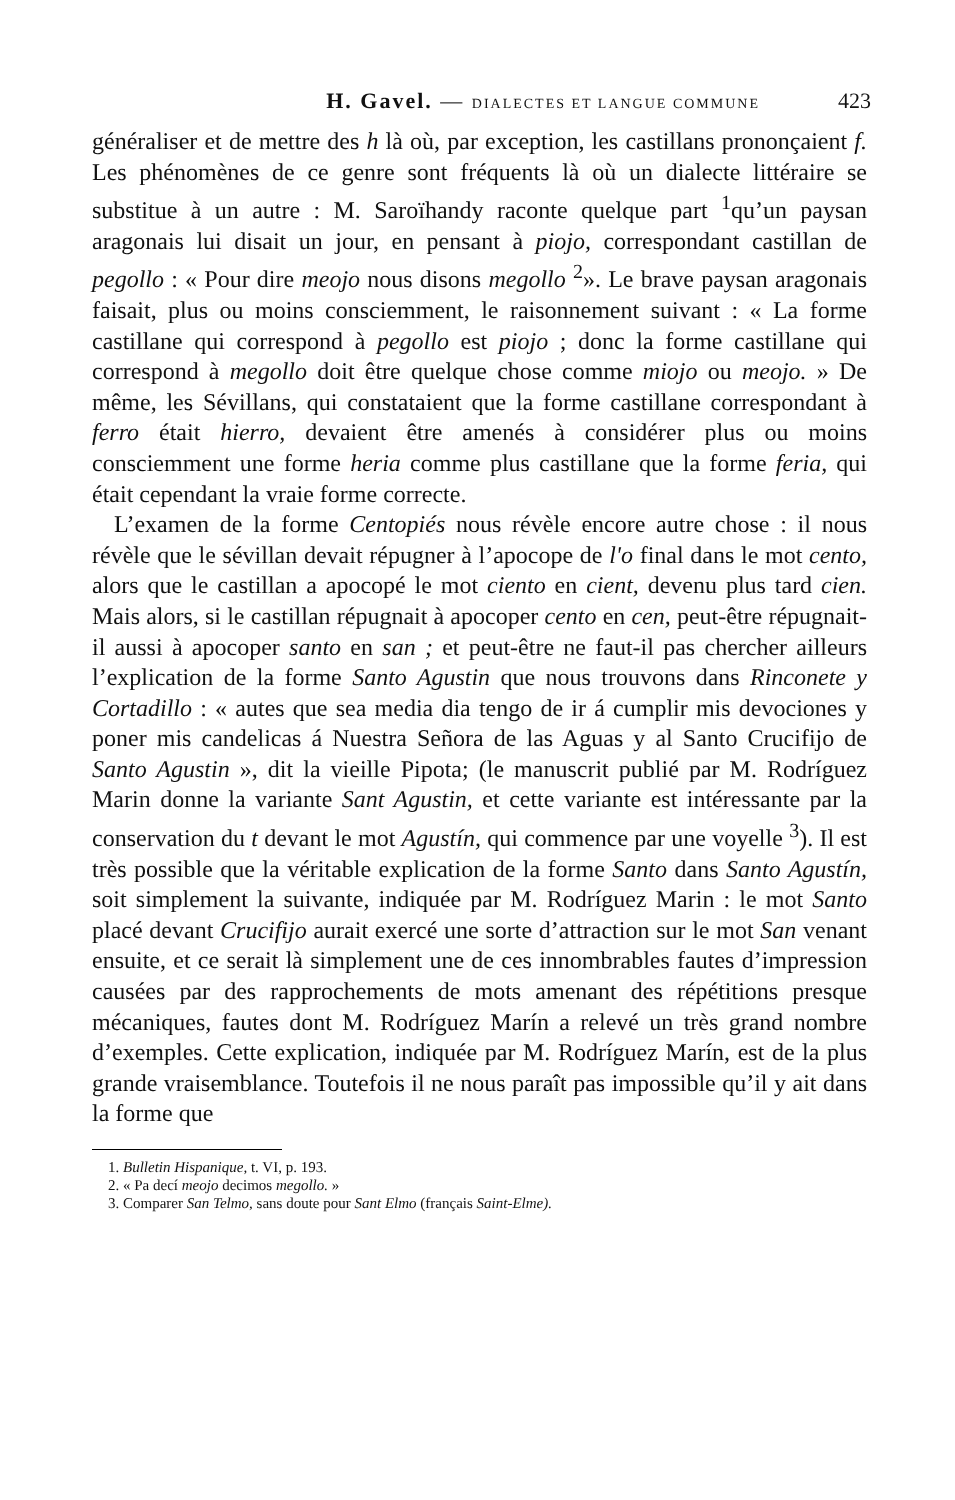H. Gavel. — DIALECTES ET LANGUE COMMUNE 423
généraliser et de mettre des h là où, par exception, les castillans prononçaient f. Les phénomènes de ce genre sont fréquents là où un dialecte littéraire se substitue à un autre : M. Saroïhandy raconte quelque part <sup>1</sup>qu’un paysan aragonais lui disait un jour, en pensant à piojo, correspondant castillan de pegollo : « Pour dire meojo nous disons megollo <sup>2</sup>». Le brave paysan aragonais faisait, plus ou moins consciemment, le raisonnement suivant : « La forme castillane qui correspond à pegollo est piojo ; donc la forme castillane qui correspond à megollo doit être quelque chose comme miojo ou meojo. » De même, les Sévillans, qui constataient que la forme castillane correspondant à ferro était hierro, devaient être amenés à considérer plus ou moins consciemment une forme heria comme plus castillane que la forme feria, qui était cependant la vraie forme correcte.
L’examen de la forme Centopiés nous révèle encore autre chose : il nous révèle que le sévillan devait répugner à l’apocope de l'o final dans le mot cento, alors que le castillan a apocopé le mot ciento en cient, devenu plus tard cien. Mais alors, si le castillan répugnait à apocoper cento en cen, peut-être répugnait-il aussi à apocoper santo en san ; et peut-être ne faut-il pas chercher ailleurs l’explication de la forme Santo Agustin que nous trouvons dans Rinconete y Cortadillo : « autes que sea media dia tengo de ir á cumplir mis devociones y poner mis candelicas á Nuestra Señora de las Aguas y al Santo Crucifijo de Santo Agustin », dit la vieille Pipota; (le manuscrit publié par M. Rodríguez Marin donne la variante Sant Agustin, et cette variante est intéressante par la conservation du t devant le mot Agustín, qui commence par une voyelle <sup>3</sup>). Il est très possible que la véritable explication de la forme Santo dans Santo Agustín, soit simplement la suivante, indiquée par M. Rodríguez Marin : le mot Santo placé devant Crucifijo aurait exercé une sorte d’attraction sur le mot San venant ensuite, et ce serait là simplement une de ces innombrables fautes d’impression causées par des rapprochements de mots amenant des répétitions presque mécaniques, fautes dont M. Rodríguez Marín a relevé un très grand nombre d’exemples. Cette explication, indiquée par M. Rodríguez Marín, est de la plus grande vraisemblance. Toutefois il ne nous paraît pas impossible qu’il y ait dans la forme que
1. Bulletin Hispanique, t. VI, p. 193.
2. « Pa decí meojo decimos megollo. »
3. Comparer San Telmo, sans doute pour Sant Elmo (français Saint-Elme).